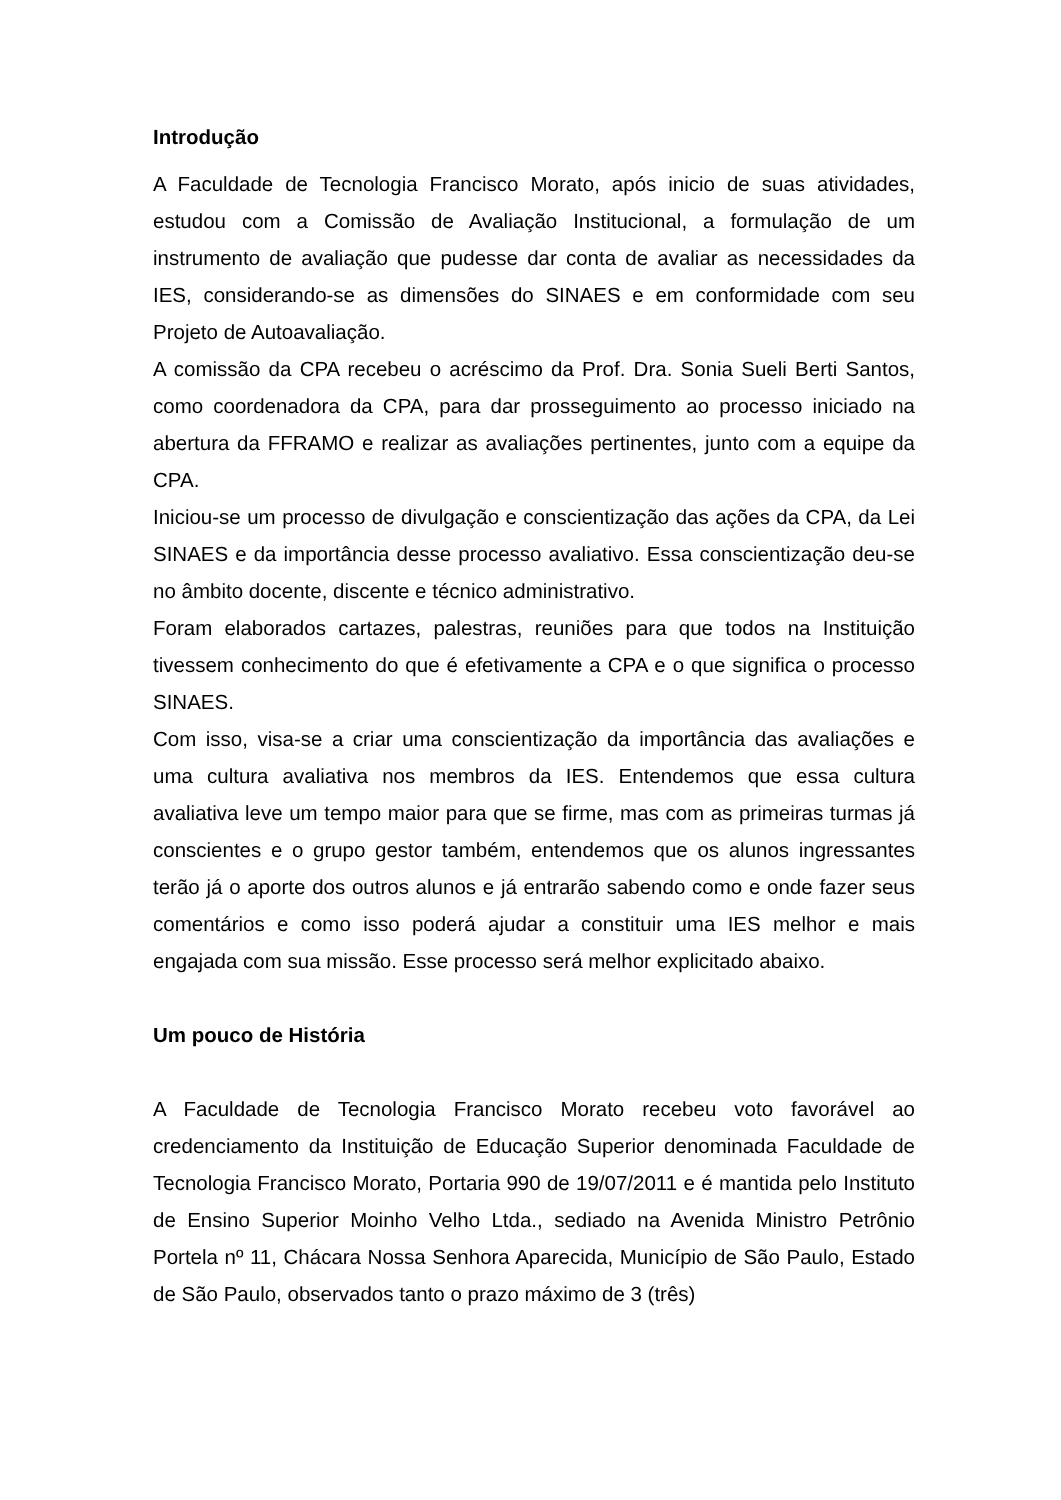Introdução
A Faculdade de Tecnologia Francisco Morato, após inicio de suas atividades, estudou com a Comissão de Avaliação Institucional, a formulação de um instrumento de avaliação que pudesse dar conta de avaliar as necessidades da IES, considerando-se as dimensões do SINAES e em conformidade com seu Projeto de Autoavaliação.
A comissão da CPA recebeu o acréscimo da Prof. Dra. Sonia Sueli Berti Santos, como coordenadora da CPA, para dar prosseguimento ao processo iniciado na abertura da FFRAMO e realizar as avaliações pertinentes, junto com a equipe da CPA.
Iniciou-se um processo de divulgação e conscientização das ações da CPA, da Lei SINAES e da importância desse processo avaliativo. Essa conscientização deu-se no âmbito docente, discente e técnico administrativo.
Foram elaborados cartazes, palestras, reuniões para que todos na Instituição tivessem conhecimento do que é efetivamente a CPA e o que significa o processo SINAES.
Com isso, visa-se a criar uma conscientização da importância das avaliações e uma cultura avaliativa nos membros da IES. Entendemos que essa cultura avaliativa leve um tempo maior para que se firme, mas com as primeiras turmas já conscientes e o grupo gestor também, entendemos que os alunos ingressantes terão já o aporte dos outros alunos e já entrarão sabendo como e onde fazer seus comentários e como isso poderá ajudar a constituir uma IES melhor e mais engajada com sua missão. Esse processo será melhor explicitado abaixo.
Um pouco de História
A Faculdade de Tecnologia Francisco Morato recebeu voto favorável ao credenciamento da Instituição de Educação Superior denominada Faculdade de Tecnologia Francisco Morato, Portaria 990 de 19/07/2011 e é mantida pelo Instituto de Ensino Superior Moinho Velho Ltda., sediado na Avenida Ministro Petrônio Portela nº 11, Chácara Nossa Senhora Aparecida, Município de São Paulo, Estado de São Paulo, observados tanto o prazo máximo de 3 (três)